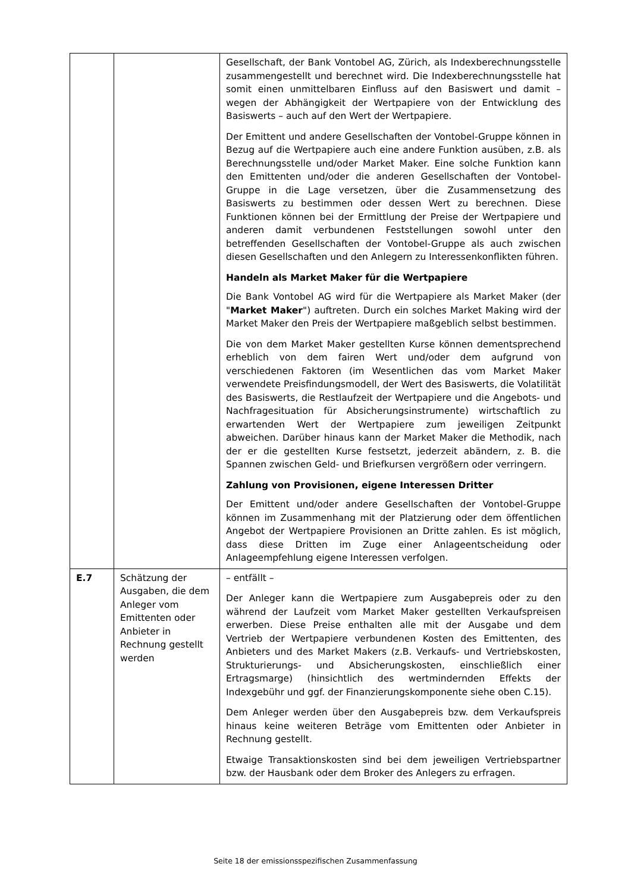| | | Gesellschaft, der Bank Vontobel AG, Zürich, als Indexberechnungsstelle zusammengestellt und berechnet wird. Die Indexberechnungsstelle hat somit einen unmittelbaren Einfluss auf den Basiswert und damit – wegen der Abhängigkeit der Wertpapiere von der Entwicklung des Basiswerts – auch auf den Wert der Wertpapiere. Der Emittent und andere Gesellschaften der Vontobel-Gruppe können in Bezug auf die Wertpapiere auch eine andere Funktion ausüben, z.B. als Berechnungsstelle und/oder Market Maker. Eine solche Funktion kann den Emittenten und/oder die anderen Gesellschaften der Vontobel-Gruppe in die Lage versetzen, über die Zusammensetzung des Basiswerts zu bestimmen oder dessen Wert zu berechnen. Diese Funktionen können bei der Ermittlung der Preise der Wertpapiere und anderen damit verbundenen Feststellungen sowohl unter den betreffenden Gesellschaften der Vontobel-Gruppe als auch zwischen diesen Gesellschaften und den Anlegern zu Interessenkonflikten führen. Handeln als Market Maker für die Wertpapiere Die Bank Vontobel AG wird für die Wertpapiere als Market Maker (der " Market Maker ") auftreten. Durch ein solches Market Making wird der Market Maker den Preis der Wertpapiere maßgeblich selbst bestimmen. Die von dem Market Maker gestellten Kurse können dementsprechend erheblich von dem fairen Wert und/oder dem aufgrund von verschiedenen Faktoren (im Wesentlichen das vom Market Maker verwendete Preisfindungsmodell, der Wert des Basiswerts, die Volatilität des Basiswerts, die Restlaufzeit der Wertpapiere und die Angebots- und Nachfragesituation für Absicherungsinstrumente) wirtschaftlich zu erwartenden Wert der Wertpapiere zum jeweiligen Zeitpunkt abweichen. Darüber hinaus kann der Market Maker die Methodik, nach der er die gestellten Kurse festsetzt, jederzeit abändern, z. B. die Spannen zwischen Geld- und Briefkursen vergrößern oder verringern. Zahlung von Provisionen, eigene Interessen Dritter Der Emittent und/oder andere Gesellschaften der Vontobel-Gruppe können im Zusammenhang mit der Platzierung oder dem öffentlichen Angebot der Wertpapiere Provisionen an Dritte zahlen. Es ist möglich, dass diese Dritten im Zuge einer Anlageentscheidung oder Anlageempfehlung eigene Interessen verfolgen. |
| E.7 | Schätzung der Ausgaben, die dem Anleger vom Emittenten oder Anbieter in Rechnung gestellt werden | – entfällt – Der Anleger kann die Wertpapiere zum Ausgabepreis oder zu den während der Laufzeit vom Market Maker gestellten Verkaufspreisen erwerben. Diese Preise enthalten alle mit der Ausgabe und dem Vertrieb der Wertpapiere verbundenen Kosten des Emittenten, des Anbieters und des Market Makers (z.B. Verkaufs- und Vertriebskosten, Strukturierungs- und Absicherungskosten, einschließlich einer Ertragsmarge) (hinsichtlich des wertmindernden Effekts der Indexgebühr und ggf. der Finanzierungskomponente siehe oben C.15). Dem Anleger werden über den Ausgabepreis bzw. dem Verkaufspreis hinaus keine weiteren Beträge vom Emittenten oder Anbieter in Rechnung gestellt. Etwaige Transaktionskosten sind bei dem jeweiligen Vertriebspartner bzw. der Hausbank oder dem Broker des Anlegers zu erfragen. |
Seite 18 der emissionsspezifischen Zusammenfassung